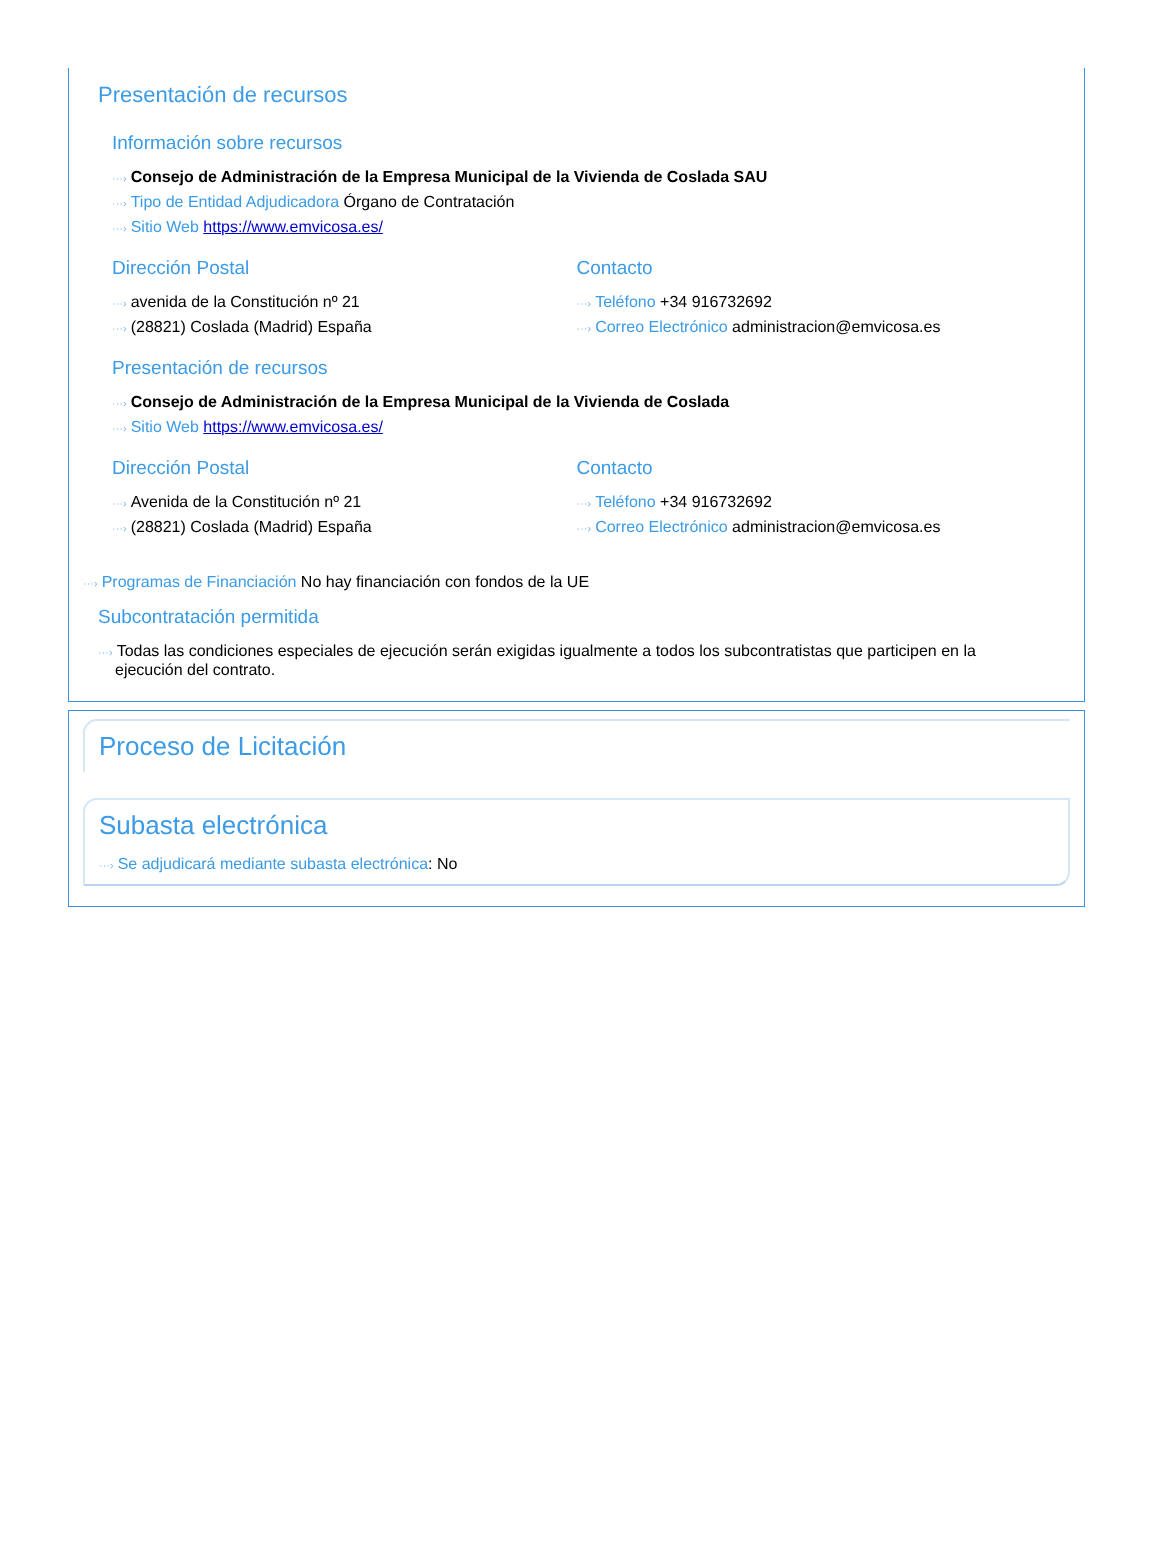Presentación de recursos
Información sobre recursos
···› Consejo de Administración de la Empresa Municipal de la Vivienda de Coslada SAU
···› Tipo de Entidad Adjudicadora Órgano de Contratación
···› Sitio Web https://www.emvicosa.es/
Dirección Postal
···› avenida de la Constitución nº 21
···› (28821) Coslada (Madrid) España
Contacto
···› Teléfono +34 916732692
···› Correo Electrónico administracion@emvicosa.es
Presentación de recursos
···› Consejo de Administración de la Empresa Municipal de la Vivienda de Coslada
···› Sitio Web https://www.emvicosa.es/
Dirección Postal
···› Avenida de la Constitución nº 21
···› (28821) Coslada (Madrid) España
Contacto
···› Teléfono +34 916732692
···› Correo Electrónico administracion@emvicosa.es
···› Programas de Financiación No hay financiación con fondos de la UE
Subcontratación permitida
···› Todas las condiciones especiales de ejecución serán exigidas igualmente a todos los subcontratistas que participen en la ejecución del contrato.
Proceso de Licitación
Subasta electrónica
···› Se adjudicará mediante subasta electrónica: No